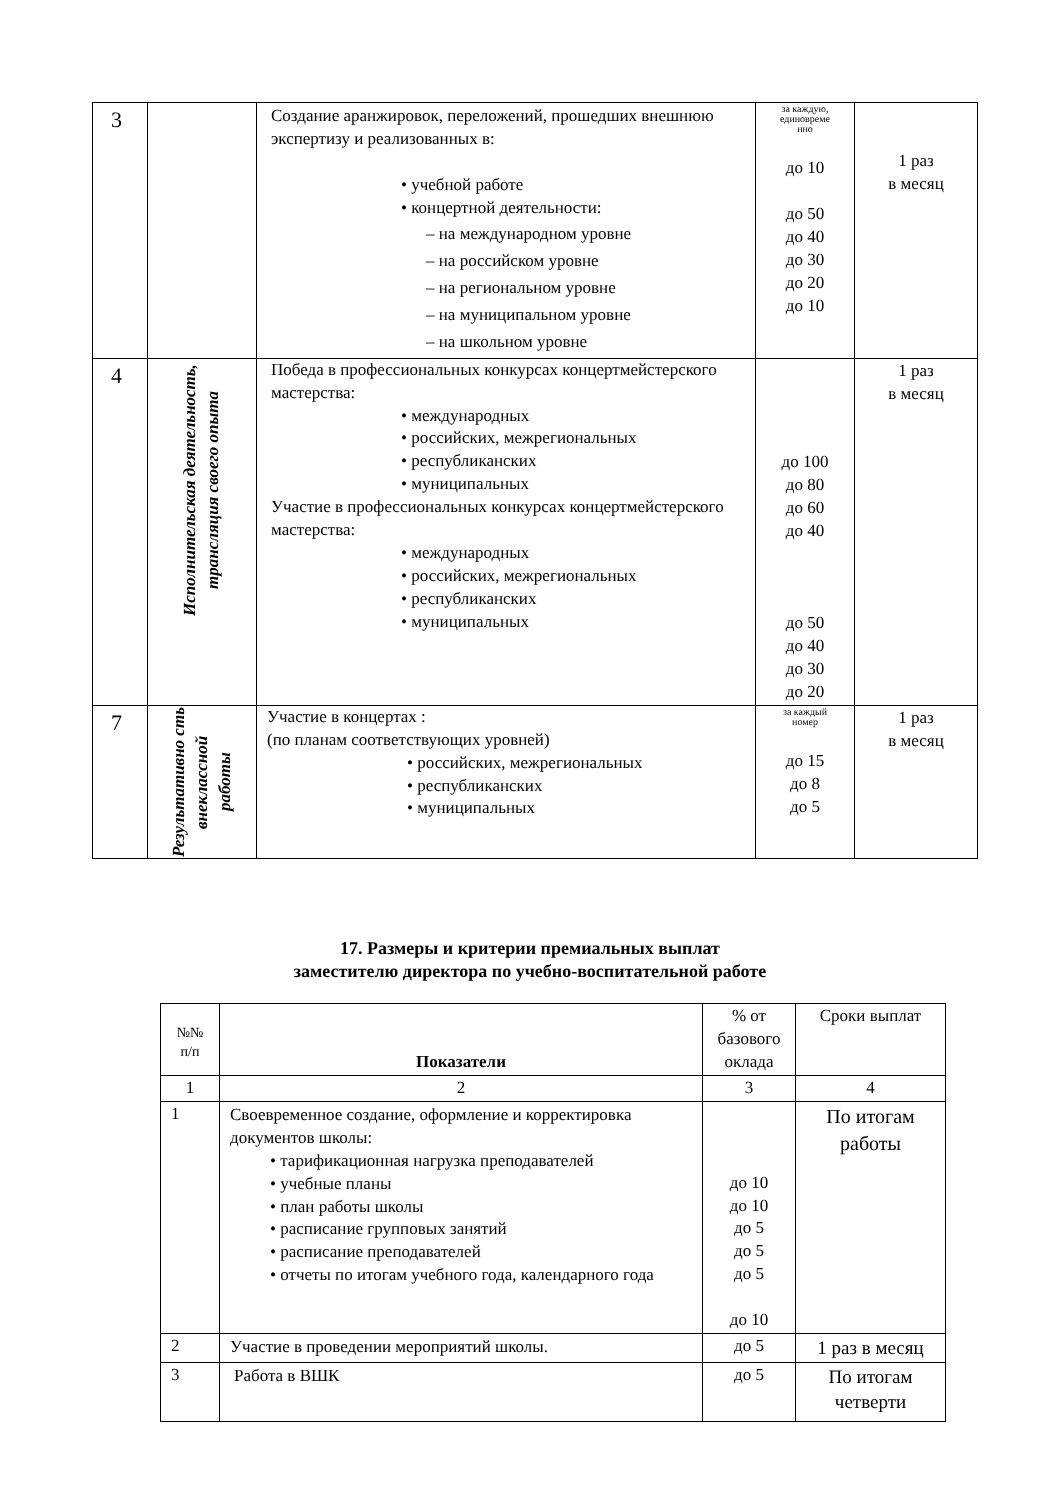| 3 | | Создание аранжировок, переложений, прошедших внешнюю экспертизу и реализованных в: • учебной работе • концертной деятельности: – на международном уровне – на российском уровне – на региональном уровне – на муниципальном уровне – на школьном уровне | за каждую, единовреме нно до 10 до 50 до 40 до 30 до 20 до 10 | 1 раз в месяц |
| 4 | Исполнительская деятельность, трансляция своего опыта | Победа в профессиональных конкурсах концертмейстерского мастерства: • международных • российских, межрегиональных • республиканских • муниципальных Участие в профессиональных конкурсах концертмейстерского мастерства: • международных • российских, межрегиональных • республиканских • муниципальных | до 100 до 80 до 60 до 40 до 50 до 40 до 30 до 20 | 1 раз в месяц |
| 7 | Результативно сть внеклассной работы | Участие в концертах : (по планам соответствующих уровней) • российских, межрегиональных • республиканских • муниципальных | за каждый номер до 15 до 8 до 5 | 1 раз в месяц |
17. Размеры и критерии премиальных выплат
заместителю директора по учебно-воспитательной работе
| №№ п/п | Показатели | % от базового оклада | Сроки выплат |
| 1 | 2 | 3 | 4 |
| 1 | Своевременное создание, оформление и корректировка документов школы: • тарификационная нагрузка преподавателей • учебные планы • план работы школы • расписание групповых занятий • расписание преподавателей • отчеты по итогам учебного года, календарного года | до 10 до 10 до 5 до 5 до 5 до 10 | По итогам работы |
| 2 | Участие в проведении мероприятий школы. | до 5 | 1 раз в месяц |
| 3 | Работа в ВШК | до 5 | По итогам четверти |